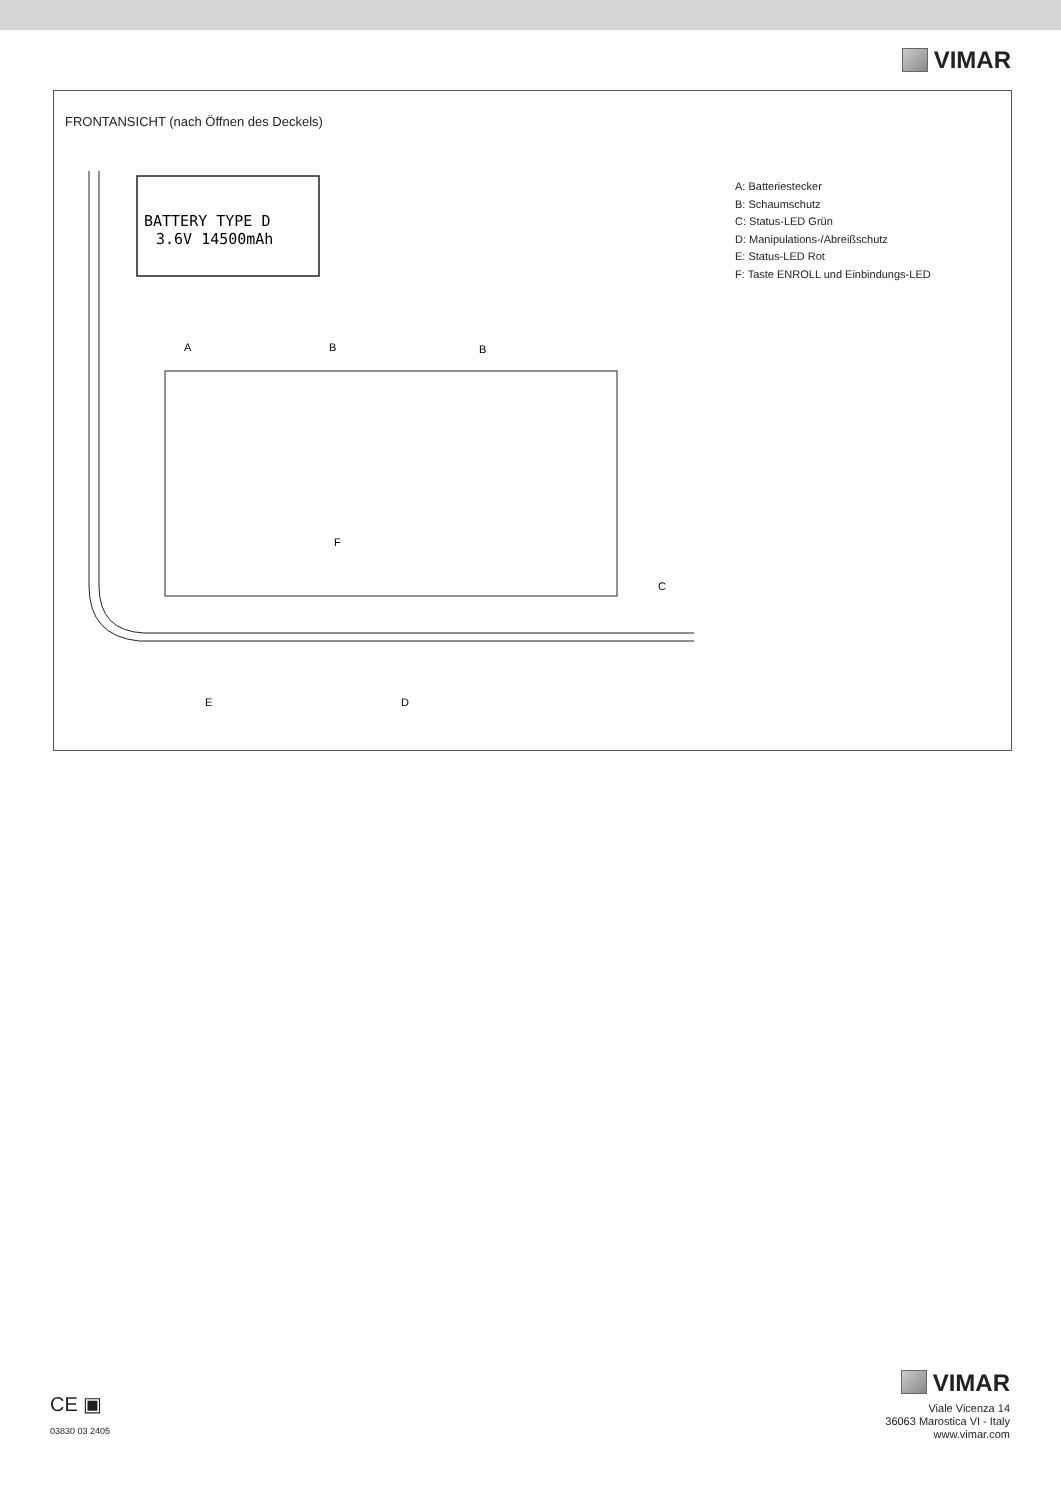VIMAR
FRONTANSICHT (nach Öffnen des Deckels)
BATTERY TYPE D
3.6V 14500mAh
A
B
B
F
C
E
D
A: Batteriestecker
B: Schaumschutz
C: Status-LED Grün
D: Manipulations-/Abreißschutz
E: Status-LED Rot
F: Taste ENROLL und Einbindungs-LED
CE ▣
03830 03 2405
VIMAR
Viale Vicenza 14
36063 Marostica VI - Italy
www.vimar.com